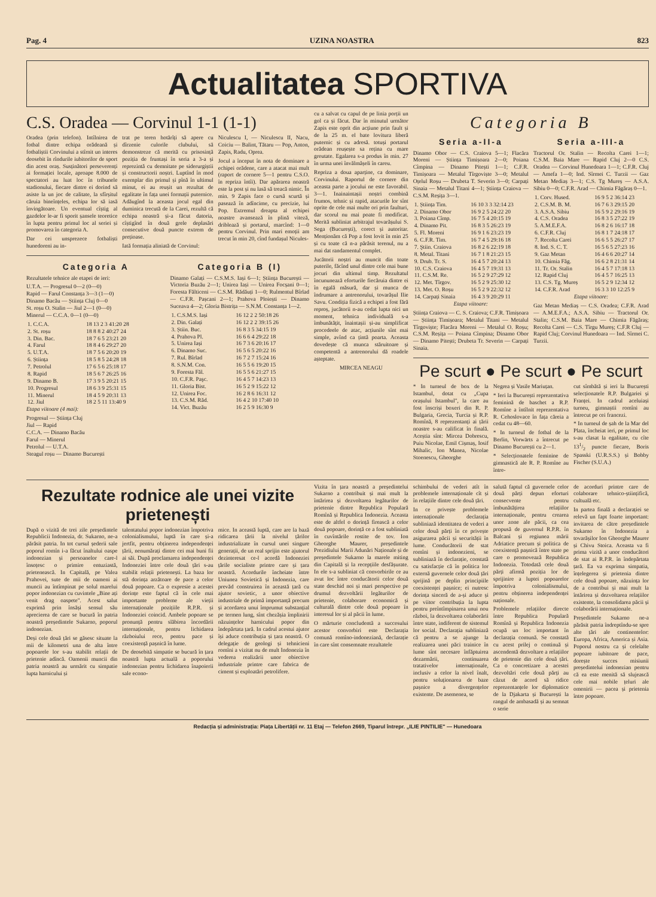Pag. 4 UZINA NOASTRA 823
Actualitatea SPORTIVA
C.S. Oradea — Corvinul 1-1 (1-1)
Oradea (prin telefon). Intîlnirea de fotbal dintre echipa orădeană și fotbaliștii Corvinului a stîrnit un interes deosebit în rîndurile iubitorilor de sport din acest oraș. Susținători perseverenți ai formației locale, aproape 8.000 de spectatori au luat loc în tribunele stadionului, fiecare dintre ei dorind să asiste la un joc de calitate, la sfîrșitul căruia bineînțeles, echipa lor să iasă învingătoare. Un eventual cîștig al gazdelor le-ar fi sporit șansele teoretice în lupta pentru primul loc al seriei și promovarea în categoria A.
Dar cei unsprezece fotbaliști hunedoreni au in-
trat pe teren hotărîți să apere cu dîrzenie culorile clubului, să demonstreze că merită cu prisosință poziția de fruntași în seria a 3-a și reprezintă cu demnitate pe siderurgiștii și constructorii noștri. Luptînd în mod exemplar din primul și pînă în ultimul minut, ei au reușit un rezultat de egalitate în fața unei formații puternice. Adăugînd la aceasta jocul egal din duminica trecută de la Carei, rezultă că echipa noastră și-a făcut datoria, cîștigînd în două grele deplasări consecutive două puncte extrem de prețioase.
Iată formația aliniată de Corvinul:
Niculescu I, — Niculescu II, Nacu, Coiciu — Balint, Tătaru — Pop, Anton, Zapis, Radu, Oprea.
Jocul a început în nota de dominare a echipei orădene, care a atacat mai mult (raport de cornere 5—1 pentru C.S.O. în repriza întîi). Dar apărarea noastră este la post și nu lasă să treacă nimic. În min. 9 Zapis face o cursă scurtă și pasează în adîncime, cu precizie, lui Pop. Extremul dreapta al echipei noastre avansează în plină viteză, driblează și portarul, marcînd: 1—0 pentru Corvinul. Prin mari emoții am trecut în min 20, cînd fundașul Nicules-
Categoria A
Rezultatele tehnice ale etapei de ieri:
U.T.A. — Progresul 0—2 (0—0)
Rapid — Farul Constanța 3—3 (1—0)
Dinamo Bacău — Știința Cluj 0—0
St. roșu O. Stalin — Jiul 2—1 (0—0)
Minerul — C.C.A. 0—1 (0—0)
| 1. C.C.A. | 18 13 2 3 41:20 28 |
| 2. St. roșu | 18 8 8 2 40:27 24 |
| 3. Din. Bac. | 18 7 6 5 23:21 20 |
| 4. Farul | 18 8 4 6 29:27 20 |
| 5. U.T.A. | 18 7 5 6 20:20 19 |
| 6. Știința | 18 5 8 5 24:28 18 |
| 7. Petrolul | 17 6 5 6 25:18 17 |
| 8. Rapid | 18 5 6 7 26:25 16 |
| 9. Dinamo B. | 17 3 9 5 20:21 15 |
| 10. Progresul | 18 6 3 9 25:31 15 |
| 11. Minerul | 18 4 5 9 20:31 13 |
| 12. Jiul | 18 2 5 11 13:40 9 |
Etapa viitoare (4 mai):
Progresul — Știința Cluj
Jiul — Rapid
C.C.A. — Dinamo Bacău
Farul — Minerul
Petrolul — U.T.A.
Steagul roșu — Dinamo București
Categoria B (I)
Dinamo Galați — C.S.M.S. Iași 6—1; Știința București — Victoria Buzău 2—1; Unirea Iași — Unirea Focșani 0—1; Foresta Fălticeni — C.S.M. Rădăuți 1—0; Rulmentul Bîrlad — C.F.R. Pașcani 2—1; Prahova Ploiești — Dinamo Suceava 4—2; Gloria Bistrița — S.N.M. Constanța 1—2.
| 1. C.S.M.S. Iași | 16 12 2 2 50:18 26 |
| 2. Din. Galați | 16 12 2 2 39:15 26 |
| 3. Știin. Buc. | 16 8 3 5 34:15 19 |
| 4. Prahova Pl. | 16 6 6 4 29:22 18 |
| 5. Unirea Iași | 16 7 3 6 20:16 17 |
| 6. Dinamo Suc. | 16 5 6 5 20:22 16 |
| 7. Rul. Bîrlad | 16 7 2 7 15:24 16 |
| 8. S.N.M. Con. | 16 5 5 6 19:20 15 |
| 9. Foresta Făl. | 16 5 5 6 21:27 15 |
| 10. C.F.R. Paşc. | 16 4 5 7 14:23 13 |
| 11. Gloria Bist. | 16 5 2 9 15:22 12 |
| 12. Unirea Foc. | 16 2 8 6 16:31 12 |
| 13. C.S.M. Răd. | 16 4 2 10 17:40 10 |
| 14. Vict. Buzău | 16 2 5 9 16:30 9 |
cu a salvat cu capul de pe linia porții un gol ca și făcut. Dar în minutul următor Zapis este oprit din acțiune prin fault și de la 25 m. el bate lovitura liberă puternic și cu adresă. totuși portarul orădean reușește sa rețina cu mare greutate. Egalarea s-a produs în min. 27 în urma unei învălmășeli în careu.
Repriza a doua aparține, ca dominare, Corvinului. Raportul de cornere din aceasta parte a jocului ne este favorabil. 3—1. Inainaintașii noștri combină frumos, tehnic și rapid, atacurile lor sînt oprite de cele mai multe ori prin faulturi, dar scorul nu mai poate fi modificat. Merită subliniat arbitrajul tovarășului S. Sega (București), corect și autoritar. Menționăm că Pop a fost lovit în min 25 și cu toate că n-a părăsit terenul, nu a mai dat randamentul complet.
Jucătorii noștri au muncit din toate puterile, făcînd unul dintre cele mai bune jocuri din ultimul timp. Rezultatul încununează eforturile fiecăruia dintre ei în egală măsură, dar și munca de îndrumare a antrenorului, tovarășul Ilie Savu. Condiția fizică a echipei a fost fără reproș, jucătorii n-au cedat lupta nici un moment, tehnica individuală s-a îmbunătățit, înaintașii și-au simplificat procedeele de atac, acțiunile sînt mai simple, avînd ca țintă poarta. Aceasta dovedește că munca stăruitoare și competentă a antrenorului dă roadele așteptate.
MIRCEA NEAGU
Categoria B
Seria a-II-a
Dinamo Obor — C.S. Craiova 5—1; Flacăra Moreni — Știința Timișoara 2—0; Poiana Cîmpina — Dinamo Pitești 1—1; C.F.R. Timișoara — Metalul Tîrgoviște 3—0; Metalul Oțelul Roșu — Drubeta T. Severin 3—0; Carpați Sinaia — Metalul Titani 4—1; Știința Craiova — C.S.M. Reșița 3—1.
| 1. Știința Tim. | 16 10 3 3 32:14 23 |
| 2. Dinamo Obor | 16 9 2 5 24:22 20 |
| 3. Poiana Cîmp. | 16 7 5 4 20:15 19 |
| 4. Dinamo Pit. | 16 8 3 5 26:23 19 |
| 5. Fl. Moreni | 16 9 1 6 23:23 19 |
| 6. C.F.R. Tim. | 16 7 4 5 29:16 18 |
| 7. Ştiin. Craiova | 16 8 2 6 22:19 18 |
| 8. Metal. Titani | 16 7 1 8 21:23 15 |
| 9. Drub. Tr. S. | 16 4 5 7 20:24 13 |
| 10. C.S. Craiova | 16 4 5 7 19:31 13 |
| 11. C.S.M. Re. | 16 5 2 9 27:29 12 |
| 12. Met. Tîrgov. | 16 5 2 9 25:30 12 |
| 13. Met. O. Roșu | 16 5 2 9 22:32 12 |
| 14. Carpați Sinaia | 16 4 3 9 20:29 11 |
Etapa viitoare:
Știința Craiova — C. S. Craiova; C.F.R. Timișoara — Știința Timișoara; Metalul Titani — Metalul Tîrgoviște; Flacăra Moreni — Metalul O. Roșu; C.S.M. Reșița — Poiana Cîmpina; Dinamo Obor — Dinamo Pitești; Drubeta Tr. Severin — Carpați Sinaia.
Seria a-III-a
Tractorul Or. Stalin — Recolta Carei 1—1; C.S.M. Baia Mare — Rapid Cluj 2—0 C.S. Oradea — Corvinul Hunedoara 1—1; C.F.R. Cluj — Amefa 1—0; Ind. Sîrmei C. Turzii — Gaz Metan Mediaș 3—1; C.S. Tg Mureș — A.S.A. Sibiu 0—0; C.F.R. Arad — Chimia Făgăraș 0—1.
| 1. Corv. Hused. | 16 9 5 2 36:14 23 |
| 2. C.S.M. B. M. | 16 7 6 3 29:15 20 |
| 3. A.S.A. Sibiu | 16 5 9 2 29:16 19 |
| 4. C.S. Oradea | 16 8 3 5 27:22 19 |
| 5. A.M.E.F.A. | 16 8 2 6 16:17 18 |
| 6. C.F.R. Cluj | 16 8 1 7 24:18 17 |
| 7. Recolta Carei | 16 6 5 5 26:27 17 |
| 8. Ind. S. C. T. | 16 5 6 5 27:23 16 |
| 9. Gaz Metan | 16 4 6 6 20:27 14 |
| 10. Chimia Făg. | 16 6 2 8 21:31 14 |
| 11. Tr. Or. Stalin | 16 4 5 7 17:18 13 |
| 12. Rapid Cluj | 16 4 5 7 16:25 13 |
| 13. C.S. Tg. Mureș | 16 5 2 9 12:34 12 |
| 14. C.F.R. Arad | 16 3 3 10 12:25 9 |
Etapa viitoare:
Gaz Metan Mediaș — C.S. Oradea; C.F.R. Arad — A.M.E.F.A.; A.S.A. Sibiu — Tractorul Or. Stalin; C.S.M. Baia Mare — Chimia Făgăraș; Recolta Carei — C.S. Tîrgu Mureș; C.F.R Cluj — Rapid Cluj; Corvinul Hunedoara — Ind. Sîrmei C. Turzii.
Pe scurt ● Pe scurt ● Pe scurt
* In turneul de box de la Istambul, dotat cu „Cupa orașului Istambul", la care au fost înscriși boxeri din R. P. Bulgaria, Grecia, Turcia și R.P. Romînă, 8 reprezentanți ai țării noastre s-au calificat în finală. Aceștia sînt: Mircea Dobrescu, Puiu Nicolae, Emil Cișmaș, Iosif Mihalic, Ion Manea, Nicolae Stoenescu, Gheorghe
Negrea și Vasile Mariuțan.
* Ieri la București reprezentativa feminină de baschet a R.P. Romîne a întîlnit reprezentativa R. Cehoslovace în fața căreia a cedat cu 48—60.
* In turneul de fotbal de la Berlin, Vorwärts a întrecut pe Dinamo București cu 2—1.
* Selecționatele feminine de gimnastică ale R. P. Romîne au între-
cut sîmbătă și ieri la București selecționatele R.P. Bulgariei și Franței. In cadrul aceluiași turneu, gimnaștii romîni au întrecut pe cei francezi.
* In turneul de șah de la Mar del Plata, încheiat ieri, pe primul loc s-au clasat la egalitate, cu cîte 131/2 puncte fiecare, Boris Spasski (U.R.S.S.) și Bobby Fischer (S.U.A.)
Rezultate rodnice ale unei vizite prietenești
După o vizită de trei zile președintele Republicii Indonezia, dr. Sukarno, ne-a părăsit patria. In tot cursul șederii sale poporul romîn i-a făcut înaltului oaspe indonezian și persoanelor care-l însoțesc o primire entuziastă, prietenească. In Capitală, pe Valea Prahovei, sute de mii de oameni ai muncii au întîmpinat pe solul marelui popor indonezian cu cuvintele „Bine ați venit drag oaspete". Acest salut exprimă prin însăși sensul său aprecierea de care se bucură în patria noastră președintele Sukarno, poporul indonezian.
Deși cele două țări se găsesc situate la mii de kilometri una de alta între popoarele lor s-au stabilit relații de prietenie adîncă. Oamenii muncii din patria noastră au urmărit cu simpatie lupta harnicului și
talentatului popor indonezian împotriva colonialismului, luptă în care și-a jertfit, pentru obținerea independenței țării, nenumărați dintre cei mai buni fii ai săi. După proclamarea independenței Indoneziei între cele două țări s-au stabilit relații prietenești. La baza lor stă dorința arzătoare de pace a celor două popoare. Ca o expresie a acestei dorințe este faptul că în cele mai importante probleme ale vieții internaționale pozițiile R.P.R. și Indoneziei coincid. Ambele popoare se pronunță pentru slăbirea încordării internaționale, pentru lichidarea războiului rece, pentru pace și coexistență pașnică în lume.
De deosebită simpatie se bucură în țara noastră lupta actuală a poporului indonezian pentru lichidarea înapoierii sale econo-
mice. In această luptă, care are la bază ridicarea țării la nivelul țărilor industrializate în cursul unei singure generații, de un real sprijin este ajutorul dezinteresat ce-l acordă Indoneziei țările socialiste printre care și țara noastră. Acordurile încheiate între Uniunea Sovietică și Indonezia, care prevăd construirea în această țară cu ajutor sovietic, a unor obiective industriale de primă importanță precum și acordarea unui împrumut substanțial pe termen lung, sînt chezășia împlinirii năzuințelor harnicului popor din îndepărtata țară. In cadrul acestui ajutor își aduce contribuția și țara noastră. O delegație de geologi și tehnicieni romîni a vizitat nu de mult Indonezia în vederea realizării unor obiective industriale printre care fabrica de ciment și exploatări petrolifere.
Vizita în țara noastră a președintelui Sukarno a contribuit și mai mult la întărirea și dezvoltarea legăturilor de prietenie dintre Republica Populară Romînă și Republica Indonezia. Aceasta este de altfel o dorință firească a celor două popoare, dorință ce a fost subliniată în cuvîntările rostite de tov. Ion Gheorghe Maurer, președintele Prezidiului Marii Adunări Naționale și de președintele Sukarno la marele miting din Capitală și la recepțiile desfășurate. In ele s-a subliniat că convorbirile ce au avut loc între conducătorii celor două state deschid noi și mari perspective pe drumul dezvoltării legăturilor de prietenie, colaborare economică și culturală dintre cele două popoare în interesul lor și al păcii în lume.
O mărturie concludentă a succesului acestor convorbiri este Declarația comună romîno-indoneziană, declarație în care sînt consemnate rezultatele
schimbului de vederi atît în problemele internaționale cît și în relațiile dintre cele două țări.
In ce privește problemele internaționale declarația subliniază identitatea de vederi a celor două părți în ce privește asigurarea păcii și securității în lume. Conducătorii de stat romîni și indonezieni, se subliniază în declarație, constată cu satisfacție că în politica lor externă guvernele celor două țări sprijină pe deplin principiile coexistenței pașnice; ei nutresc dorința sinceră de a-și aduce și pe viitor contribuția la lupta pentru preîntîmpinarea unui nou război, la dezvoltarea colaborării între state, indiferent de sistemul lor social. Declarația subliniază că pentru a se ajunge la realizarea unei păci trainice în lume sînt necesare înfăptuirea dezarmării, continuarea tratativelor internaționale, inclusiv a celor la nivel înalt, pentru soluționarea de baze pașnice a divergențelor existente. De asemenea, se
salută faptul că guvernele celor două părți depun eforturi consecvente pentru îmbunătățirea relațiilor internaționale, pentru crearea unor zone ale păcii, ca cea propusă de guvernul R.P.R. în Balcani și regiunea mării Adriatice precum și politica de coexistență pașnică între state pe care o promovează Republica Indonezia. Totodată cele două părți afirmă poziția lor de sprijinire a luptei popoarelor împotriva colonialismului, pentru obținerea independenței naționale.
Problemele relațiilor directe între Republica Populară Romînă și Republica Indonezia ocupă un loc important în declarația comună. Se constată cu acest prilej o continuă și ascendentă dezvoltare a relațiilor de prietenie din cele două țări. Ca o concretizare a acestei dezvoltări cele două părți au căzut de acord să ridice reprezentanțele lor diplomatice de la Djakarta și București la rangul de ambasadă și au semnat o serie
de acorduri printre care de colaborare tehnico-științifică, cultuală etc.
In partea finală a declarației se relevă un fapt foarte important: invitarea de către președintele Sukarno în Indonezia a tovarășilor Ion Gheorghe Maurer și Chivu Stoica. Aceasta va fi prima vizită a unor conducători de stat ai R.P.R. în îndepărtata țară. Ea va exprima simpatia, înțelegerea și prietenia dintre cele două popoare, năzuința lor de a contribui și mai mult la întărirea și dezvoltarea relațiilor existente, la consolidarea păcii și colaborării internaționale.
Președintele Sukarno ne-a părăsit patria îndreptîndu-se spre alte țări ale continentelor: Europa, Africa, America și Asia. Poporul nostru ca și celelalte popoare iubitoare de pace, dorește succes misiunii președintelui indonezian pentru că ea este menită să slujească cele mai nobile țeluri ale omenirii — pacea și prietenia între popoare.
Redacția și administrația: Piața Libertății nr. 11 Etaj — Telefon 2669, Tiparul întrepr. „ILIE PINTILIE" — Hunedoara